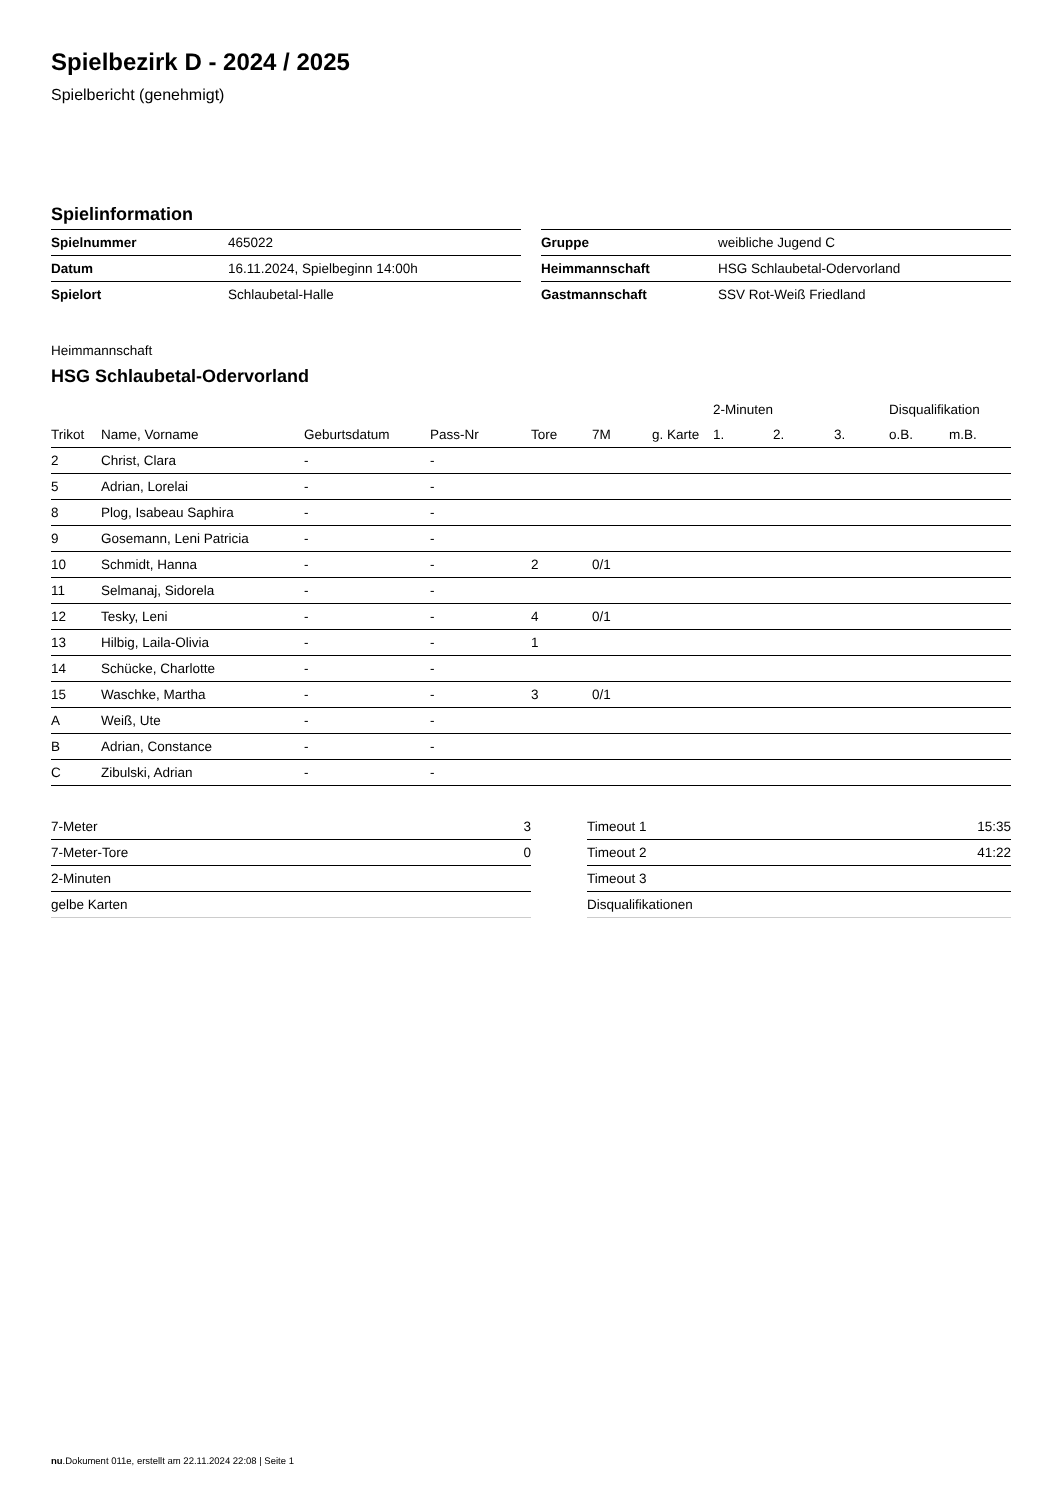Spielbezirk D - 2024 / 2025
Spielbericht (genehmigt)
Spielinformation
| Spielnummer | 465022 |
| Datum | 16.11.2024, Spielbeginn 14:00h |
| Spielort | Schlaubetal-Halle |
| Gruppe | weibliche Jugend C |
| Heimmannschaft | HSG Schlaubetal-Odervorland |
| Gastmannschaft | SSV Rot-Weiß Friedland |
Heimmannschaft
HSG Schlaubetal-Odervorland
| | | | | | | | 2-Minuten | | | Disqualifikation | |
| --- | --- | --- | --- | --- | --- | --- | --- | --- | --- | --- | --- |
| Trikot | Name, Vorname | Geburtsdatum | Pass-Nr | Tore | 7M | g. Karte | 1. | 2. | 3. | o.B. | m.B. |
| 2 | Christ, Clara | - | - | | | | | | | | |
| 5 | Adrian, Lorelai | - | - | | | | | | | | |
| 8 | Plog, Isabeau Saphira | - | - | | | | | | | | |
| 9 | Gosemann, Leni Patricia | - | - | | | | | | | | |
| 10 | Schmidt, Hanna | - | - | 2 | 0/1 | | | | | | |
| 11 | Selmanaj, Sidorela | - | - | | | | | | | | |
| 12 | Tesky, Leni | - | - | 4 | 0/1 | | | | | | |
| 13 | Hilbig, Laila-Olivia | - | - | 1 | | | | | | | |
| 14 | Schücke, Charlotte | - | - | | | | | | | | |
| 15 | Waschke, Martha | - | - | 3 | 0/1 | | | | | | |
| A | Weiß, Ute | - | - | | | | | | | | |
| B | Adrian, Constance | - | - | | | | | | | | |
| C | Zibulski, Adrian | - | - | | | | | | | | |
| 7-Meter | 3 |
| 7-Meter-Tore | 0 |
| 2-Minuten | |
| gelbe Karten | |
| Timeout 1 | 15:35 |
| Timeout 2 | 41:22 |
| Timeout 3 | |
| Disqualifikationen | |
nu.Dokument 011e, erstellt am 22.11.2024 22:08 | Seite 1